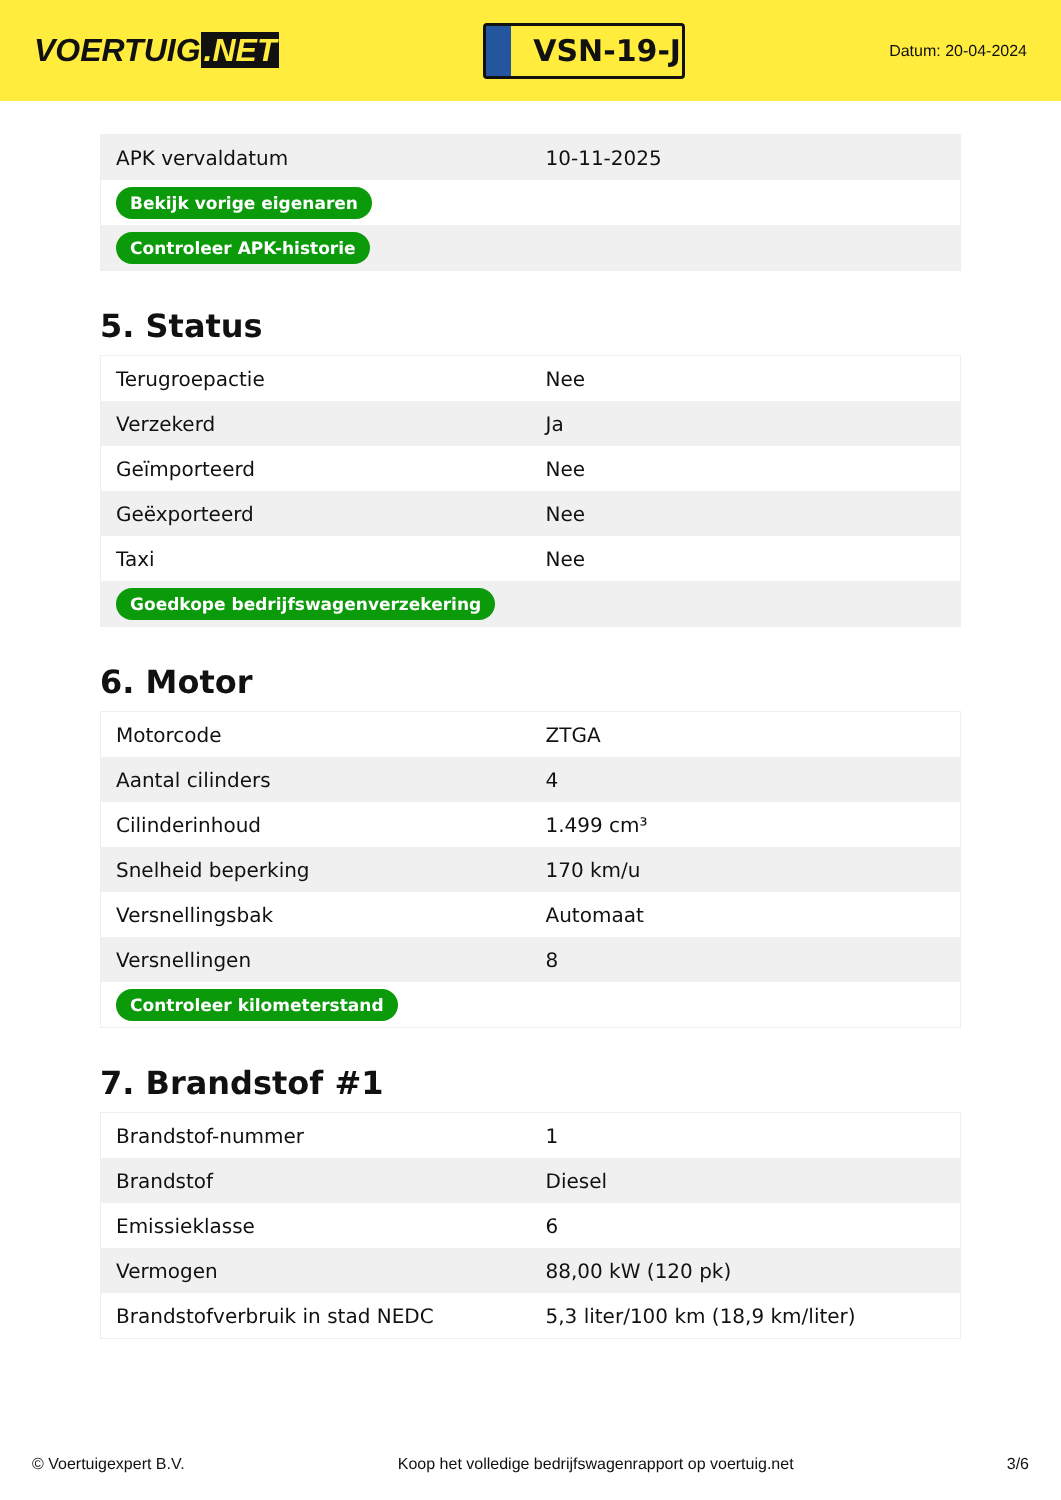VOERTUIG.NET
VSN-19-J
Datum: 20-04-2024
| APK vervaldatum | 10-11-2025 |
| Bekijk vorige eigenaren | |
| Controleer APK-historie | |
5. Status
| Terugroepactie | Nee |
| Verzekerd | Ja |
| Geïmporteerd | Nee |
| Geëxporteerd | Nee |
| Taxi | Nee |
| Goedkope bedrijfswagenverzekering | |
6. Motor
| Motorcode | ZTGA |
| Aantal cilinders | 4 |
| Cilinderinhoud | 1.499 cm³ |
| Snelheid beperking | 170 km/u |
| Versnellingsbak | Automaat |
| Versnellingen | 8 |
| Controleer kilometerstand | |
7. Brandstof #1
| Brandstof-nummer | 1 |
| Brandstof | Diesel |
| Emissieklasse | 6 |
| Vermogen | 88,00 kW (120 pk) |
| Brandstofverbruik in stad NEDC | 5,3 liter/100 km (18,9 km/liter) |
© Voertuigexpert B.V. Koop het volledige bedrijfswagenrapport op voertuig.net 3/6